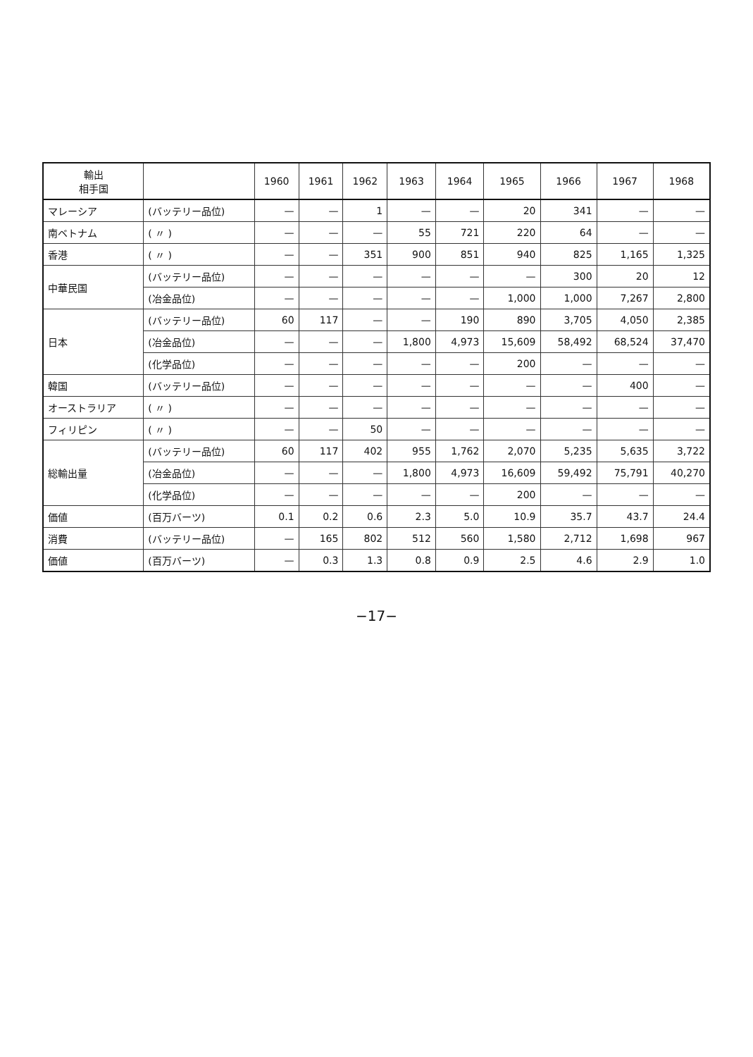| 輸出 相手国 | | 1960 | 1961 | 1962 | 1963 | 1964 | 1965 | 1966 | 1967 | 1968 |
| --- | --- | --- | --- | --- | --- | --- | --- | --- | --- | --- |
| マレーシア | (バッテリー品位) | — | — | 1 | — | — | 20 | 341 | — | — |
| 南ベトナム | ( 〃 ) | — | — | — | 55 | 721 | 220 | 64 | — | — |
| 香港 | ( 〃 ) | — | — | 351 | 900 | 851 | 940 | 825 | 1,165 | 1,325 |
| 中華民国 | (バッテリー品位) | — | — | — | — | — | — | 300 | 20 | 12 |
| | (冶金品位) | — | — | — | — | — | 1,000 | 1,000 | 7,267 | 2,800 |
| 日本 | (バッテリー品位) | 60 | 117 | — | — | 190 | 890 | 3,705 | 4,050 | 2,385 |
| | (冶金品位) | — | — | — | 1,800 | 4,973 | 15,609 | 58,492 | 68,524 | 37,470 |
| | (化学品位) | — | — | — | — | — | 200 | — | — | — |
| 韓国 | (バッテリー品位) | — | — | — | — | — | — | — | 400 | — |
| オーストラリア | ( 〃 ) | — | — | — | — | — | — | — | — | — |
| フィリピン | ( 〃 ) | — | — | 50 | — | — | — | — | — | — |
| 総輸出量 | (バッテリー品位) | 60 | 117 | 402 | 955 | 1,762 | 2,070 | 5,235 | 5,635 | 3,722 |
| | (冶金品位) | — | — | — | 1,800 | 4,973 | 16,609 | 59,492 | 75,791 | 40,270 |
| | (化学品位) | — | — | — | — | — | 200 | — | — | — |
| 価値 | (百万バーツ) | 0.1 | 0.2 | 0.6 | 2.3 | 5.0 | 10.9 | 35.7 | 43.7 | 24.4 |
| 消費 | (バッテリー品位) | — | 165 | 802 | 512 | 560 | 1,580 | 2,712 | 1,698 | 967 |
| 価値 | (百万バーツ) | — | 0.3 | 1.3 | 0.8 | 0.9 | 2.5 | 4.6 | 2.9 | 1.0 |
−17−